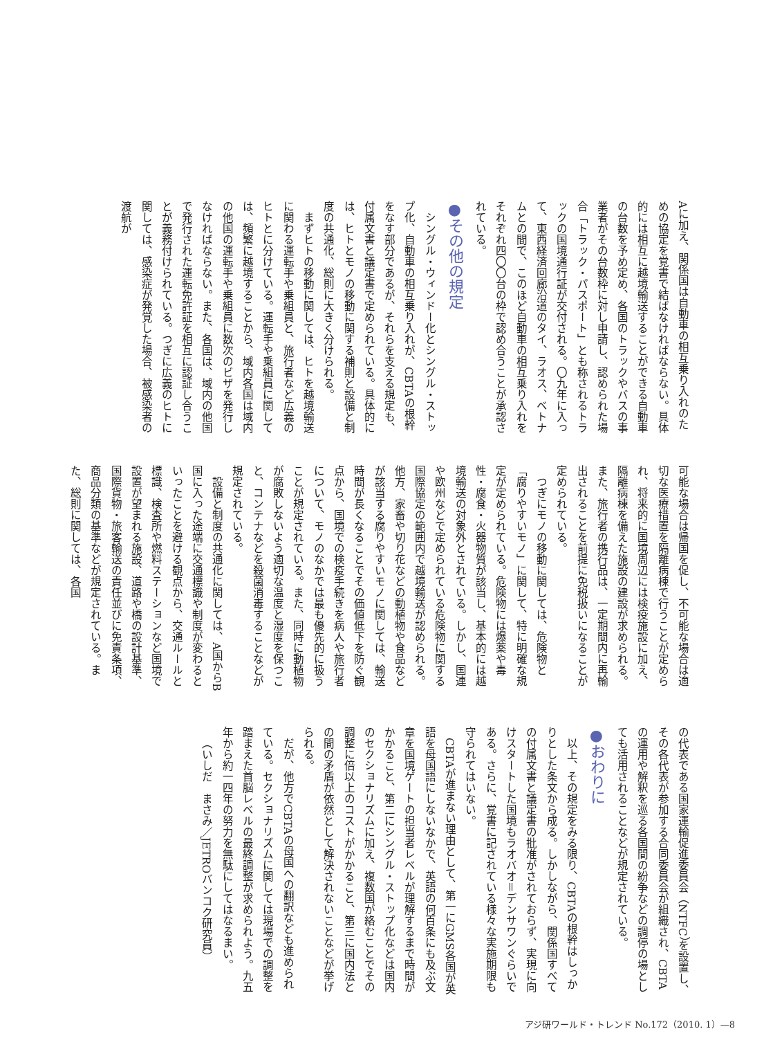Aに加え、関係国は自動車の相互乗り入れのための協定を覚書で結ばなければならない。具体的には相互に越境輸送することができる自動車の台数を予め定め、各国のトラックやバスの事業者がその台数枠に対し申請し、認められた場合「トラック・パスポート」とも称されるトラックの国境通行証が交付される。〇九年に入って、東西経済回廊沿道のタイ、ラオス、ベトナムとの間で、このほど自動車の相互乗り入れをそれぞれ四〇〇台の枠で認め合うことが承認されている。
●その他の規定
シングル・ウィンドー化とシングル・ストップ化、自動車の相互乗り入れが、CBTAの根幹をなす部分であるが、それらを支える規定も、付属文書と議定書で定められている。具体的には、ヒトとモノの移動に関する補則と設備と制度の共通化、総則に大きく分けられる。
まずヒトの移動に関しては、ヒトを越境輸送に関わる運転手や乗組員と、旅行者など広義のヒトとに分けている。運転手や乗組員に関しては、頻繁に越境することから、域内各国は域内の他国の運転手や乗組員に数次のビザを発行しなければならない。また、各国は、域内の他国で発行された運転免許証を相互に認証し合うことが義務付けられている。つぎに広義のヒトに関しては、感染症が発覚した場合、被感染者の渡航が
可能な場合は帰国を促し、不可能な場合は適切な医療措置を隔離病棟で行うことが定められ、将来的に国境周辺には検疫施設に加え、隔離病棟を備えた施設の建設が求められる。また、旅行者の携行品は、一定期間内に再輸出されることを前提に免税扱いになることが定められている。
つぎにモノの移動に関しては、危険物と「腐りやすいモノ」に関して、特に明確な規定が定められている。危険物には爆薬や毒性・腐食・火器物質が該当し、基本的には越境輸送の対象外とされている。しかし、国連や欧州などで定められている危険物に関する国際協定の範囲内で越境輸送が認められる。他方、家畜や切り花などの動植物や食品などが該当する腐りやすいモノに関しては、輸送時間が長くなることでその価値低下を防ぐ観点から、国境での検疫手続きを病人や旅行者について、モノのなかでは最も優先的に扱うことが規定されている。また、同時に動植物が腐敗しないよう適切な温度と湿度を保つこと、コンテナなどを殺菌消毒することなどが規定されている。
設備と制度の共通化に関しては、A国からB国に入った途端に交通標識や制度が変わるといったことを避ける観点から、交通ルールと標識、検査所や燃料ステーションなど国境で設置が望まれる施設、道路や橋の設計基準、国際貨物・旅客輸送の責任並びに免責条項、商品分類の基準などが規定されている。また、総則に関しては、各国
の代表である国家運輸促進委員会（NTFC）を設置し、その各代表が参加する合同委員会が組織され、CBTAの運用や解釈を巡る各国間の紛争などの調停の場としても活用されることなどが規定されている。
●おわりに
以上、その規定をみる限り、CBTAの根幹はしっかりとした条文から成る。しかしながら、関係国すべての付属文書と議定書の批准がされておらず、実現に向けスタートした国境もラオバオ＝デンサワンぐらいである。さらに、覚書に記されている様々な実施期限も守られてはいない。
CBTAが進まない理由として、第一にGMS各国が英語を母国語にしないなかで、英語の何百条にも及ぶ文章を国境ゲートの担当者レベルが理解するまで時間がかかること、第二にシングル・ストップ化などは国内のセクショナリズムに加え、複数国が絡むことでその調整に倍以上のコストがかかること、第三に国内法との間の矛盾が依然として解決されないことなどが挙げられる。
だが、他方でCBTAの母国への翻訳なども進められている。セクショナリズムに関しては現場での調整を踏まえた首脳レベルの最終調整が求められよう。九五年から約一四年の努力を無駄にしてはなるまい。
（いしだ　まさみ／JETROバンコク研究員）
アジ研ワールド・トレンド No.172（2010. 1）—8